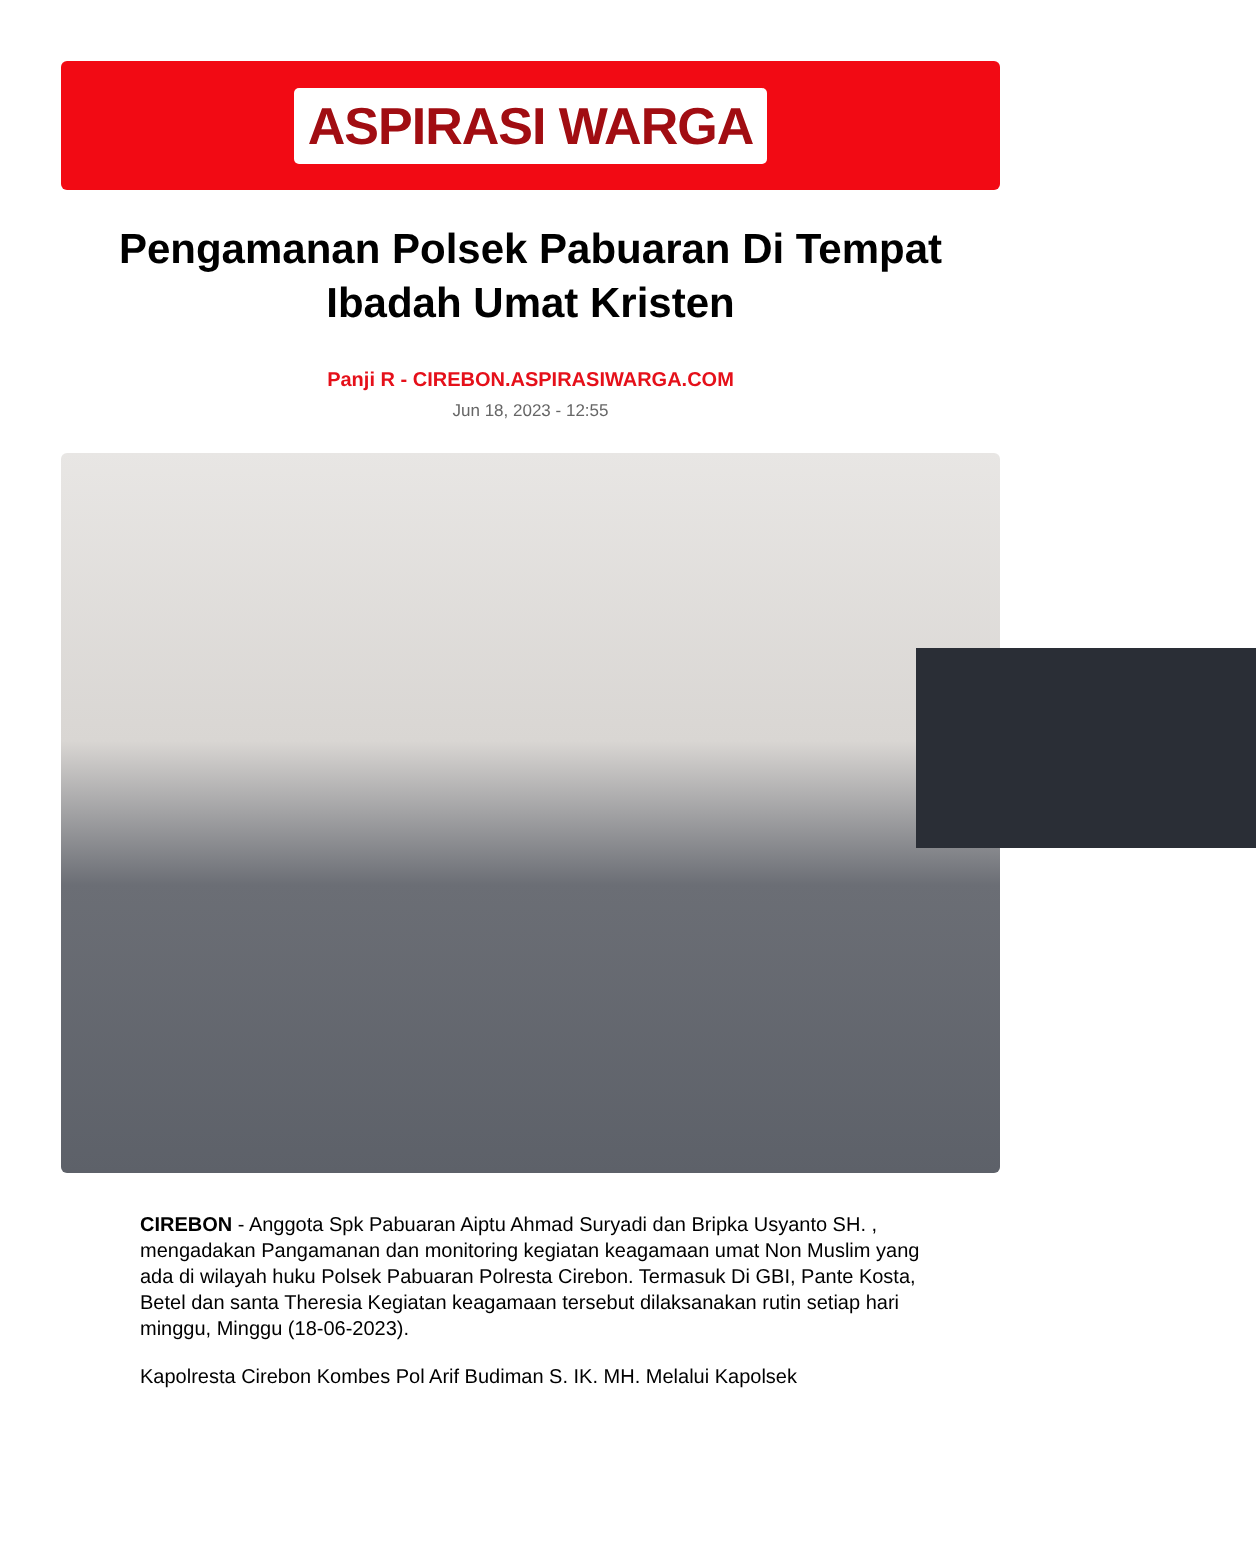ASPIRASI WARGA
Pengamanan Polsek Pabuaran Di Tempat Ibadah Umat Kristen
Panji R - CIREBON.ASPIRASIWARGA.COM
Jun 18, 2023 - 12:55
CIREBON - Anggota Spk Pabuaran Aiptu Ahmad Suryadi dan Bripka Usyanto SH. , mengadakan Pangamanan dan monitoring kegiatan keagamaan umat Non Muslim yang ada di wilayah huku Polsek Pabuaran Polresta Cirebon. Termasuk Di GBI, Pante Kosta, Betel dan santa Theresia Kegiatan keagamaan tersebut dilaksanakan rutin setiap hari minggu, Minggu (18-06-2023).
Kapolresta Cirebon Kombes Pol Arif Budiman S. IK. MH. Melalui Kapolsek